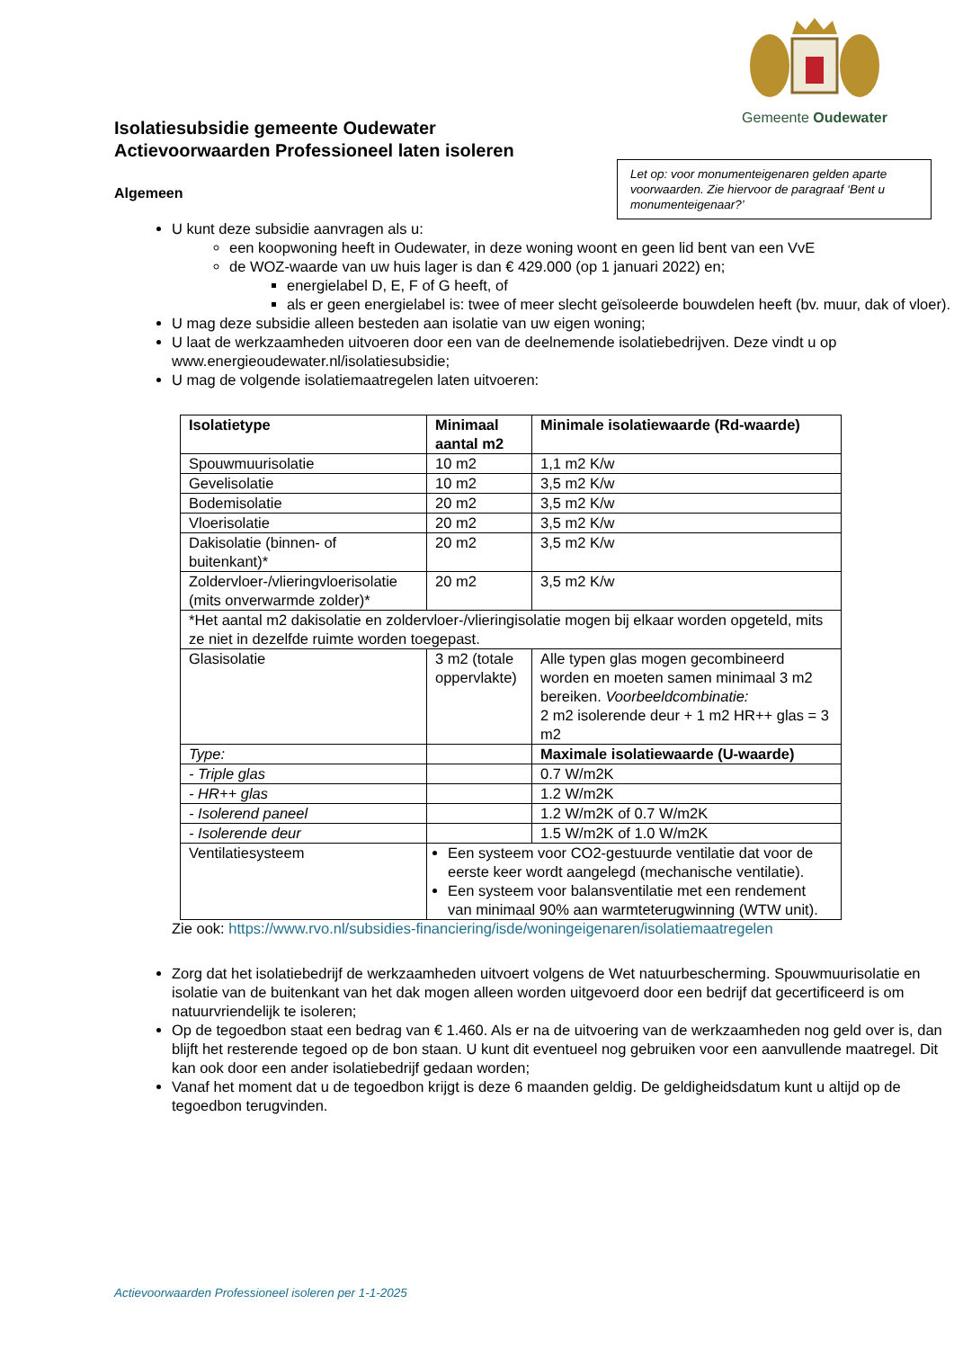Gemeente Oudewater
Isolatiesubsidie gemeente Oudewater
Actievoorwaarden Professioneel laten isoleren
Let op: voor monumenteigenaren gelden aparte voorwaarden. Zie hiervoor de paragraaf ‘Bent u monumenteigenaar?’
Algemeen
U kunt deze subsidie aanvragen als u:
een koopwoning heeft in Oudewater, in deze woning woont en geen lid bent van een VvE
de WOZ-waarde van uw huis lager is dan € 429.000 (op 1 januari 2022) en;
energielabel D, E, F of G heeft, of
als er geen energielabel is: twee of meer slecht geïsoleerde bouwdelen heeft (bv. muur, dak of vloer).
U mag deze subsidie alleen besteden aan isolatie van uw eigen woning;
U laat de werkzaamheden uitvoeren door een van de deelnemende isolatiebedrijven. Deze vindt u op www.energieoudewater.nl/isolatiesubsidie;
U mag de volgende isolatiemaatregelen laten uitvoeren:
| Isolatietype | Minimaal aantal m2 | Minimale isolatiewaarde (Rd-waarde) |
| --- | --- | --- |
| Spouwmuurisolatie | 10 m2 | 1,1 m2 K/w |
| Gevelisolatie | 10 m2 | 3,5 m2 K/w |
| Bodemisolatie | 20 m2 | 3,5 m2 K/w |
| Vloerisolatie | 20 m2 | 3,5 m2 K/w |
| Dakisolatie (binnen- of buitenkant)* | 20 m2 | 3,5 m2 K/w |
| Zoldervloer-/vlieringvloerisolatie (mits onverwarmde zolder)* | 20 m2 | 3,5 m2 K/w |
| *Het aantal m2 dakisolatie en zoldervloer-/vlieringisolatie mogen bij elkaar worden opgeteld, mits ze niet in dezelfde ruimte worden toegepast. | | |
| Glasisolatie | 3 m2 (totale oppervlakte) | Alle typen glas mogen gecombineerd worden en moeten samen minimaal 3 m2 bereiken. Voorbeeldcombinatie: 2 m2 isolerende deur + 1 m2 HR++ glas = 3 m2 |
| Type: | | Maximale isolatiewaarde (U-waarde) |
| - Triple glas | | 0.7 W/m2K |
| - HR++ glas | | 1.2 W/m2K |
| - Isolerend paneel | | 1.2 W/m2K of 0.7 W/m2K |
| - Isolerende deur | | 1.5 W/m2K of 1.0 W/m2K |
| Ventilatiesysteem | Een systeem voor CO2-gestuurde ventilatie dat voor de eerste keer wordt aangelegd (mechanische ventilatie). Een systeem voor balansventilatie met een rendement van minimaal 90% aan warmteterugwinning (WTW unit). | |
Zie ook: https://www.rvo.nl/subsidies-financiering/isde/woningeigenaren/isolatiemaatregelen
Zorg dat het isolatiebedrijf de werkzaamheden uitvoert volgens de Wet natuurbescherming. Spouwmuurisolatie en isolatie van de buitenkant van het dak mogen alleen worden uitgevoerd door een bedrijf dat gecertificeerd is om natuurvriendelijk te isoleren;
Op de tegoedbon staat een bedrag van € 1.460. Als er na de uitvoering van de werkzaamheden nog geld over is, dan blijft het resterende tegoed op de bon staan. U kunt dit eventueel nog gebruiken voor een aanvullende maatregel. Dit kan ook door een ander isolatiebedrijf gedaan worden;
Vanaf het moment dat u de tegoedbon krijgt is deze 6 maanden geldig. De geldigheidsdatum kunt u altijd op de tegoedbon terugvinden.
Actievoorwaarden Professioneel isoleren per 1-1-2025